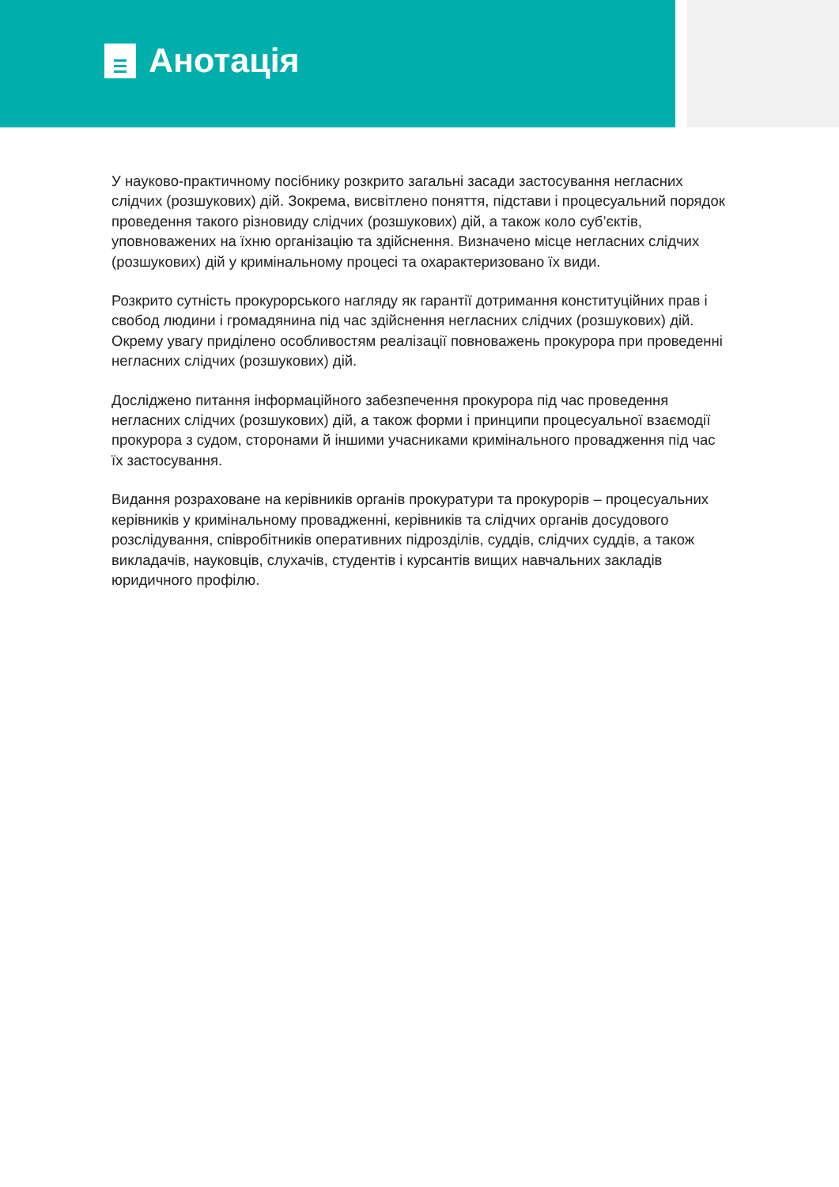Анотація
У науково-практичному посібнику розкрито загальні засади застосування негласних слідчих (розшукових) дій. Зокрема, висвітлено поняття, підстави і процесуальний порядок проведення такого різновиду слідчих (розшукових) дій, а також коло суб’єктів, уповноважених на їхню організацію та здійснення. Визначено місце негласних слідчих (розшукових) дій у кримінальному процесі та охарактеризовано їх види.
Розкрито сутність прокурорського нагляду як гарантії дотримання конституційних прав і свобод людини і громадянина під час здійснення негласних слідчих (розшукових) дій. Окрему увагу приділено особливостям реалізації повноважень прокурора при проведенні негласних слідчих (розшукових) дій.
Досліджено питання інформаційного забезпечення прокурора під час проведення негласних слідчих (розшукових) дій, а також форми і принципи процесуальної взаємодії прокурора з судом, сторонами й іншими учасниками кримінального провадження під час їх застосування.
Видання розраховане на керівників органів прокуратури та прокурорів – процесуальних керівників у кримінальному провадженні, керівників та слідчих органів досудового розслідування, співробітників оперативних підрозділів, суддів, слідчих суддів, а також викладачів, науковців, слухачів, студентів і курсантів вищих навчальних закладів юридичного профілю.